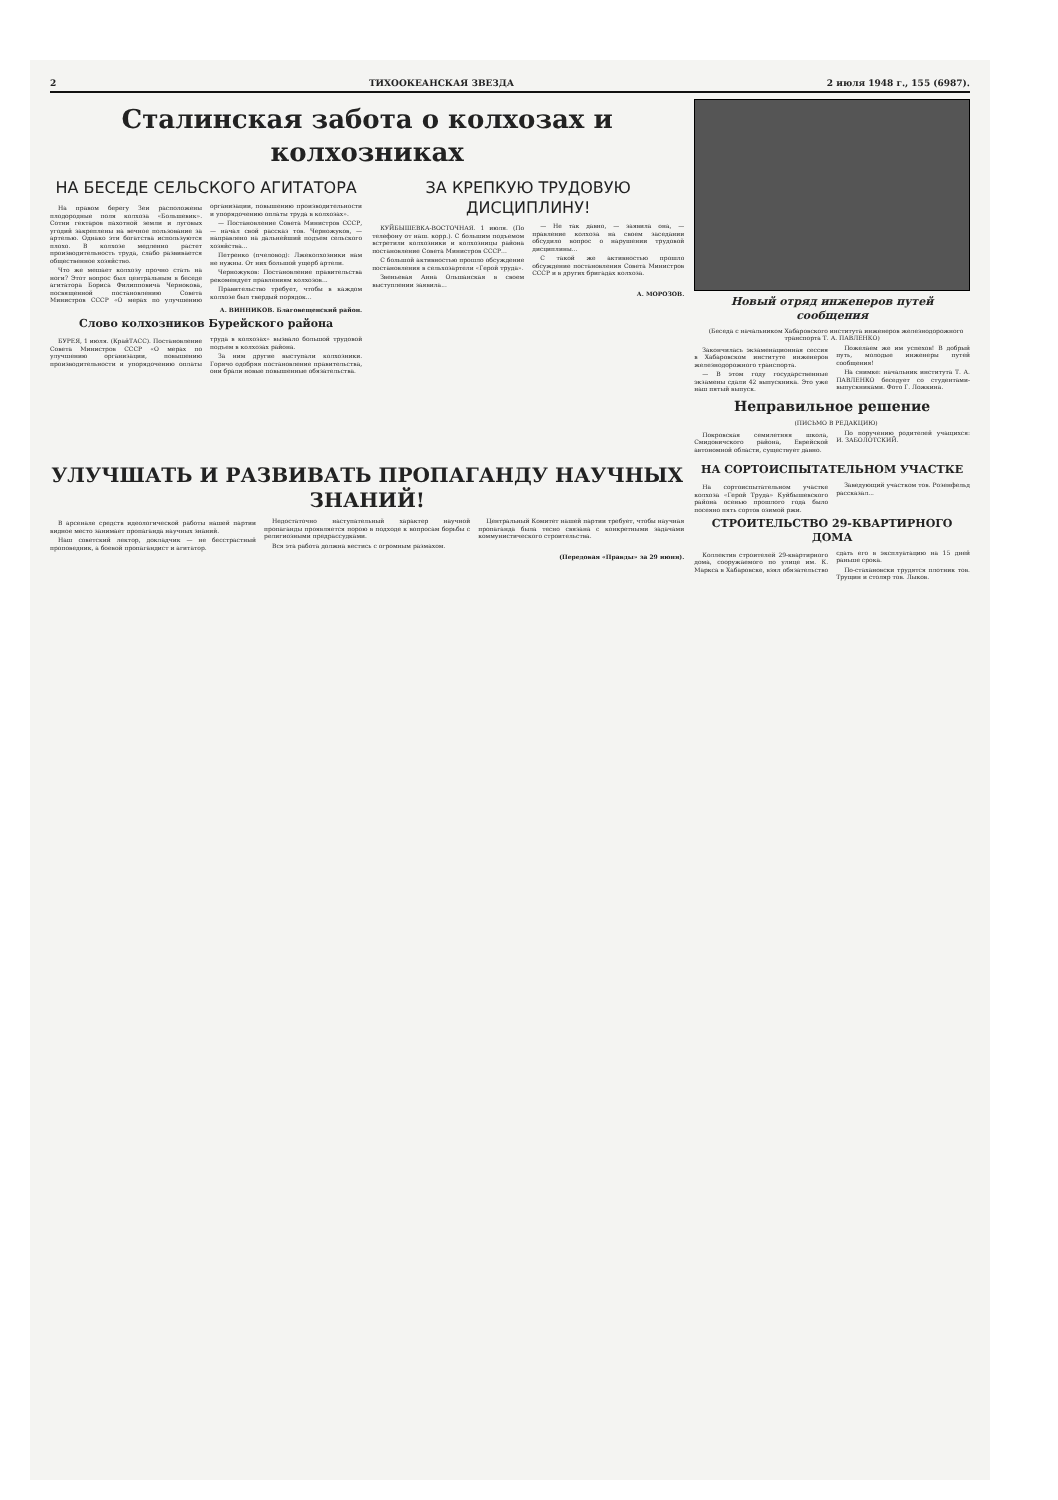2 ТИХООКЕАНСКАЯ ЗВЕЗДА 2 июля 1948 г., 155 (6987).
Сталинская забота о колхозах и колхозниках
НА БЕСЕДЕ СЕЛЬСКОГО АГИТАТОРА
На правом берегу Зеи расположены плодородные поля колхоза «Большевик». Сотни гектаров пахотной земли и луговых угодий закреплены на вечное пользование за артелью. Однако эти богатства используются плохо. В колхозе медленно растет производительность труда, слабо развивается общественное хозяйство.
Что же мешает колхозу прочно стать на ноги? Этот вопрос был центральным в беседе агитатора Бориса Филипповича Чернокова, посвященной постановлению Совета Министров СССР «О мерах по улучшению организации, повышению производительности и упорядочению оплаты труда в колхозах».
— Постановление Совета Министров СССР, — начал свой рассказ тов. Черножуков, — направлено на дальнейший подъем сельского хозяйства...
Петренко (пчеловод): Лжеколхозники нам не нужны. От них большой ущерб артели.
Черножуков: Постановление правительства рекомендует правлениям колхозов...
Правительство требует, чтобы в каждом колхозе был твердый порядок...
А. ВИННИКОВ. Благовещенский район.
Слово колхозников Бурейского района
БУРЕЯ, 1 июля. (КрайТАСС). Постановление Совета Министров СССР «О мерах по улучшению организации, повышению производительности и упорядочению оплаты труда в колхозах» вызвало большой трудовой подъем в колхозах района.
За ним другие выступали колхозники. Горячо одобряя постановление правительства, они брали новые повышенные обязательства.
ЗА КРЕПКУЮ ТРУДОВУЮ ДИСЦИПЛИНУ!
КУЙБЫШЕВКА-ВОСТОЧНАЯ. 1 июля. (По телефону от наш. корр.). С большим подъемом встретили колхозники и колхозницы района постановление Совета Министров СССР...
С большой активностью прошло обсуждение постановления в сельхозартели «Герой труда».
Звеньевая Анна Ольшанская в своем выступлении заявила...
— Не так давно, — заявила она, — правление колхоза на своем заседании обсудило вопрос о нарушении трудовой дисциплины...
С такой же активностью прошло обсуждение постановления Совета Министров СССР и в других бригадах колхоза.
А. МОРОЗОВ.
Новый отряд инженеров путей сообщения
(Беседа с начальником Хабаровского института инженеров железнодорожного транспорта Т. А. ПАВЛЕНКО)
Закончилась экзаменационная сессия в Хабаровском институте инженеров железнодорожного транспорта.
— В этом году государственные экзамены сдали 42 выпускника. Это уже наш пятый выпуск.
Пожелаем же им успехов! В добрый путь, молодые инженеры путей сообщения!
На снимке: начальник института Т. А. ПАВЛЕНКО беседует со студентами-выпускниками. Фото Г. Ложкина.
Неправильное решение
(ПИСЬМО В РЕДАКЦИЮ)
Покровская семилетняя школа, Смидовичского района, Еврейской автономной области, существует давно.
По поручению родителей учащихся: И. ЗАБОЛОТСКИЙ.
УЛУЧШАТЬ И РАЗВИВАТЬ ПРОПАГАНДУ НАУЧНЫХ ЗНАНИЙ!
В арсенале средств идеологической работы нашей партии видное место занимает пропаганда научных знаний.
Наш советский лектор, докладчик — не бесстрастный проповедник, а боевой пропагандист и агитатор.
Недостаточно наступательный характер научной пропаганды проявляется порою в подходе к вопросам борьбы с религиозными предрассудками.
Вся эта работа должна вестись с огромным размахом.
Центральный Комитет нашей партии требует, чтобы научная пропаганда была тесно связана с конкретными задачами коммунистического строительства.
(Передовая «Правды» за 29 июня).
НА СОРТОИСПЫТАТЕЛЬНОМ УЧАСТКЕ
На сортоиспытательном участке колхоза «Герой Труда» Куйбышевского района осенью прошлого года было посеяно пять сортов озимой ржи.
Заведующий участком тов. Розенфельд рассказал...
СТРОИТЕЛЬСТВО 29-КВАРТИРНОГО ДОМА
Коллектив строителей 29-квартирного дома, сооружаемого по улице им. К. Маркса в Хабаровске, взял обязательство сдать его в эксплуатацию на 15 дней раньше срока.
По-стахановски трудятся плотник тов. Трущин и столяр тов. Лыков.